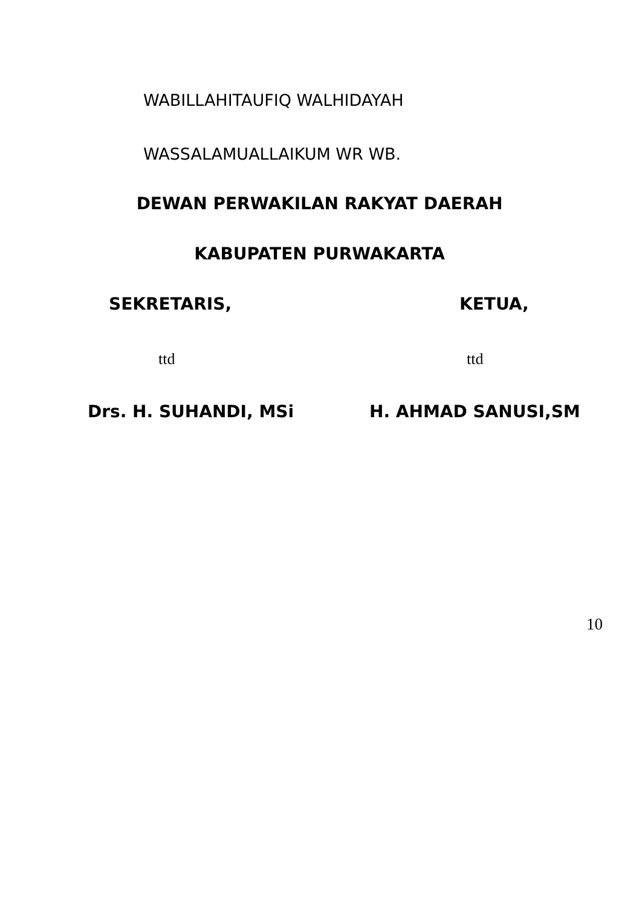WABILLAHITAUFIQ WALHIDAYAH
WASSALAMUALLAIKUM WR WB.
DEWAN PERWAKILAN RAKYAT DAERAH
KABUPATEN PURWAKARTA
SEKRETARIS, KETUA,
ttd ttd
Drs. H. SUHANDI, MSi H. AHMAD SANUSI,SM
10